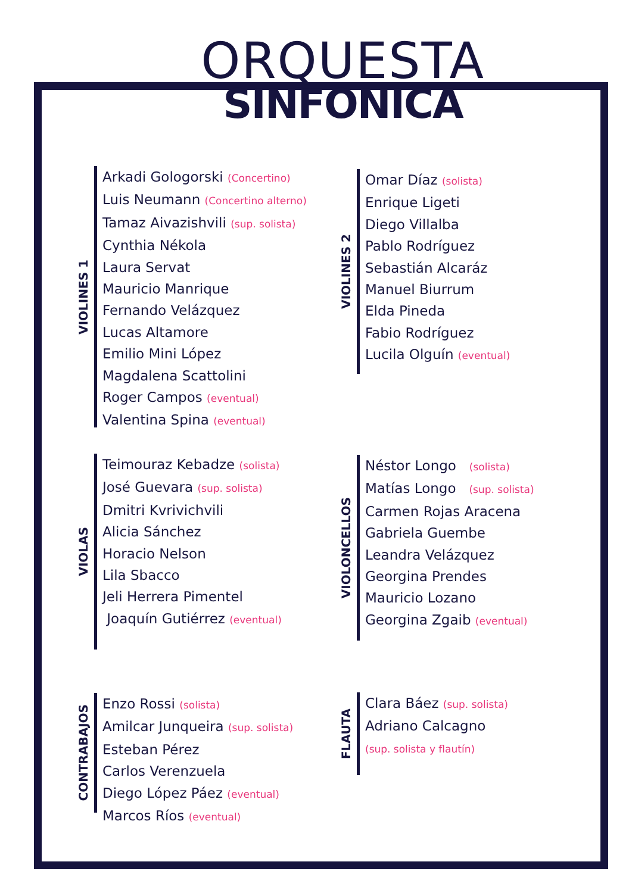ORQUESTA
SINFONICA
VIOLINES 1
Arkadi Gologorski (Concertino)
Luis Neumann (Concertino alterno)
Tamaz Aivazishvili (sup. solista)
Cynthia Nékola
Laura Servat
Mauricio Manrique
Fernando Velázquez
Lucas Altamore
Emilio Mini López
Magdalena Scattolini
Roger Campos (eventual)
Valentina Spina (eventual)
VIOLINES 2
Omar Díaz (solista)
Enrique Ligeti
Diego Villalba
Pablo Rodríguez
Sebastián Alcaráz
Manuel Biurrum
Elda Pineda
Fabio Rodríguez
Lucila Olguín (eventual)
VIOLAS
Teimouraz Kebadze (solista)
José Guevara (sup. solista)
Dmitri Kvrivichvili
Alicia Sánchez
Horacio Nelson
Lila Sbacco
Jeli Herrera Pimentel
Joaquín Gutiérrez (eventual)
VIOLONCELLOS
Néstor Longo (solista)
Matías Longo (sup. solista)
Carmen Rojas Aracena
Gabriela Guembe
Leandra Velázquez
Georgina Prendes
Mauricio Lozano
Georgina Zgaib (eventual)
CONTRABAJOS
Enzo Rossi (solista)
Amilcar Junqueira (sup. solista)
Esteban Pérez
Carlos Verenzuela
Diego López Páez (eventual)
Marcos Ríos (eventual)
FLAUTA
Clara Báez (sup. solista)
Adriano Calcagno
(sup. solista y flautín)